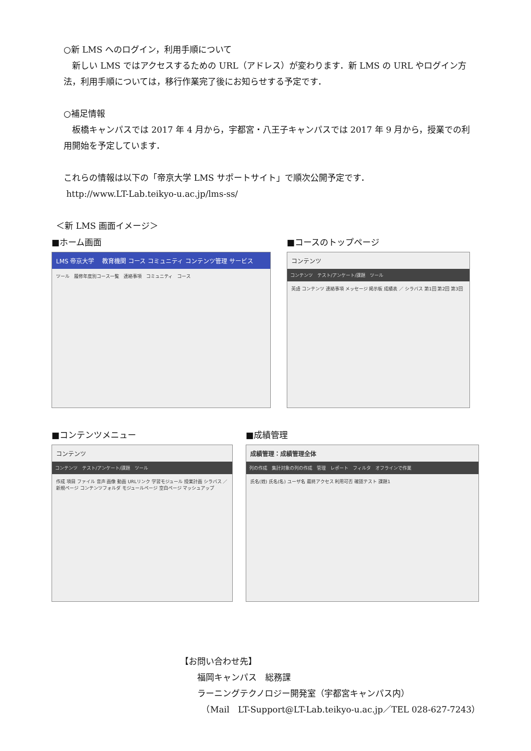○新 LMS へのログイン，利用手順について
　新しい LMS ではアクセスするための URL（アドレス）が変わります．新 LMS の URL やログイン方法，利用手順については，移行作業完了後にお知らせする予定です．
○補足情報
　板橋キャンパスでは 2017 年 4 月から，宇都宮・八王子キャンパスでは 2017 年 9 月から，授業での利用開始を予定しています．
これらの情報は以下の「帝京大学 LMS サポートサイト」で順次公開予定です．
http://www.LT-Lab.teikyo-u.ac.jp/lms-ss/
＜新 LMS 画面イメージ＞
■ホーム画面
LMS 帝京大学 　教育機関 コース コミュニティ コンテンツ管理 サービス
ツール　履修年度別コース一覧　連絡事項　コミュニティ　コース
■コースのトップページ
コンテンツ
コンテンツ　テスト/アンケート/課題　ツール
英語 コンテンツ 連絡事項 メッセージ 掲示板 成績表 ／ シラバス 第1回 第2回 第3回
■コンテンツメニュー
コンテンツ
コンテンツ　テスト/アンケート/課題　ツール
作成 項目 ファイル 音声 画像 動画 URLリンク 学習モジュール 授業計画 シラバス ／ 新規ページ コンテンツフォルダ モジュールページ 空白ページ マッシュアップ
■成績管理
成績管理：成績管理全体
列の作成　集計対象の列の作成　管理　レポート　フィルタ　オフラインで作業
氏名(姓) 氏名(名) ユーザ名 最終アクセス 利用可否 確認テスト 課題1
【お問い合わせ先】
　　福岡キャンパス　総務課
　　ラーニングテクノロジー開発室（宇都宮キャンパス内）
　　　（Mail　LT-Support@LT-Lab.teikyo-u.ac.jp／TEL 028-627-7243）